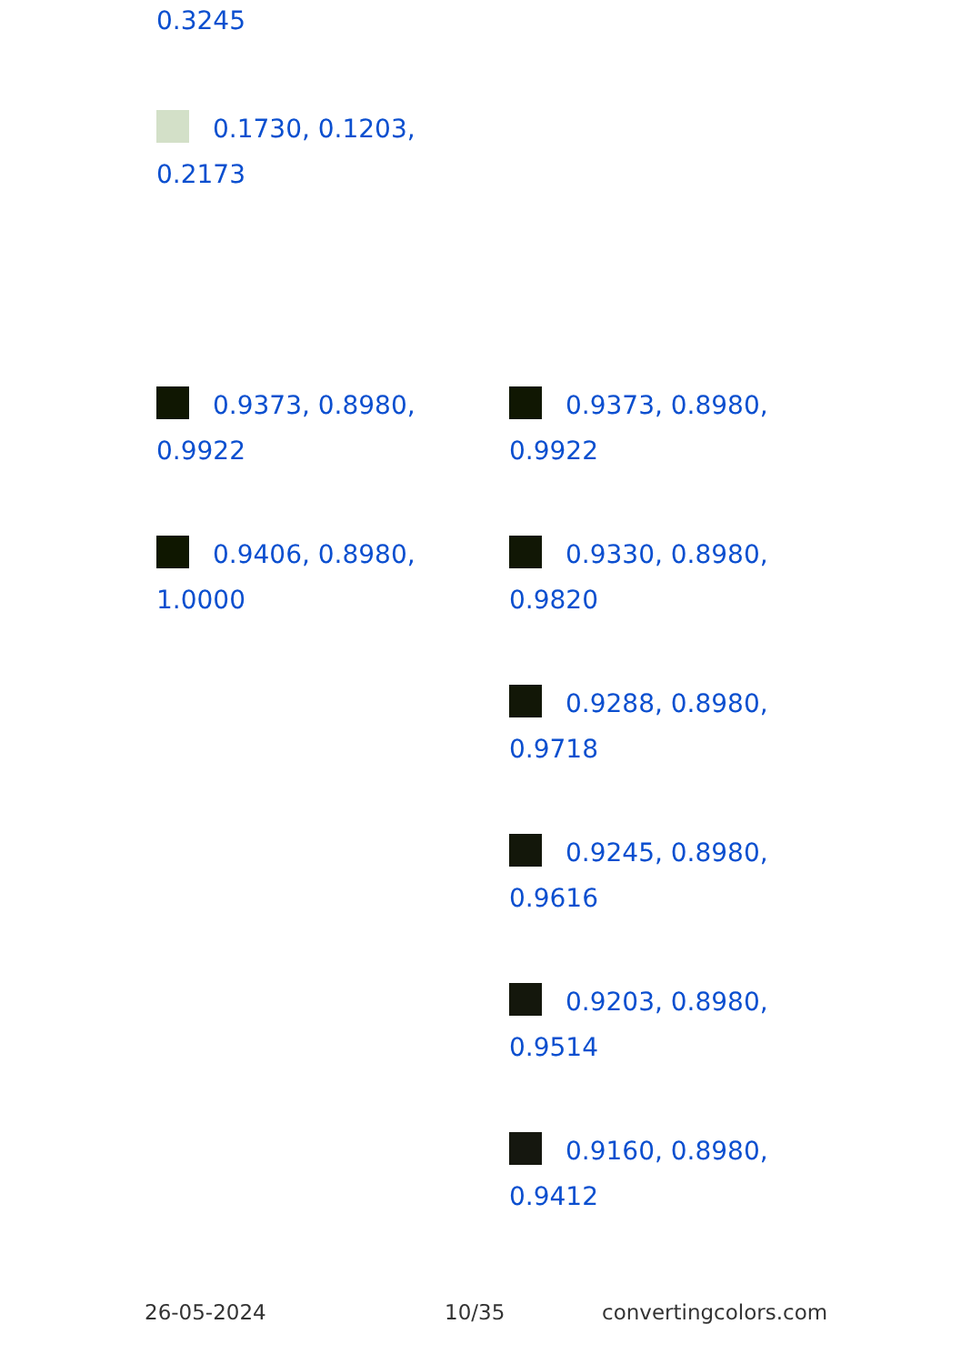0.3245
0.1730, 0.1203, 0.2173
0.9373, 0.8980, 0.9922
0.9406, 0.8980, 1.0000
0.9373, 0.8980, 0.9922
0.9330, 0.8980, 0.9820
0.9288, 0.8980, 0.9718
0.9245, 0.8980, 0.9616
0.9203, 0.8980, 0.9514
0.9160, 0.8980, 0.9412
26-05-2024 10/35 convertingcolors.com